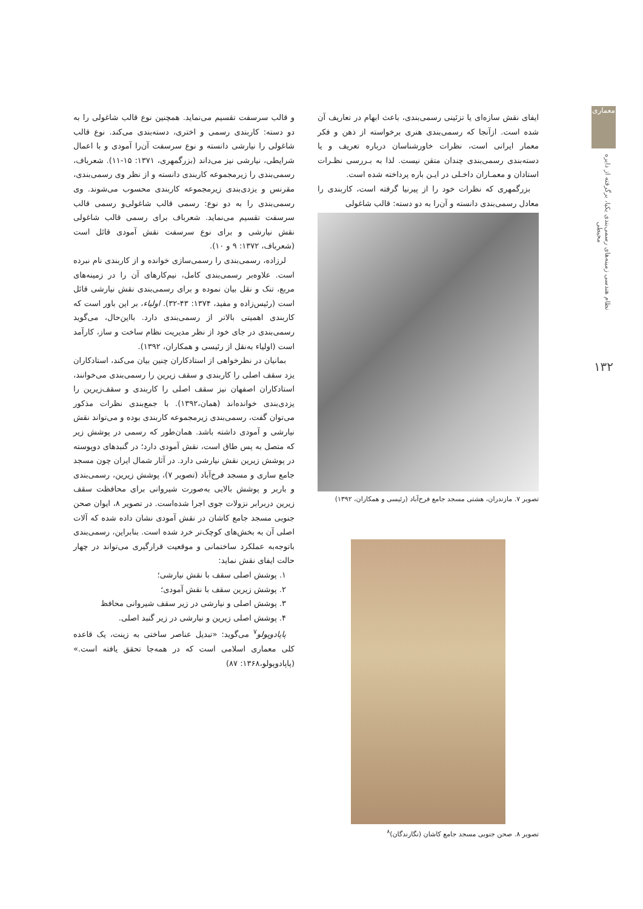معماری
نظام هندسی زمینه‌های رسمی‌بندی یکپا، برگرفته از دایره محیطی
۱۳۲
ایفای نقش سازه‌ای یا تزئینی رسمی‌بندی، باعث ابهام در تعاریف آن شده است. ازآنجا که رسمی‌بندی هنری برخواسته از ذهن و فکر معمار ایرانی است، نظرات خاورشناسان درباره تعریف و یا دسته‌بندی رسمی‌بندی چندان متقن نیست. لذا به بـررسی نظـرات استادان و معمـاران داخـلی در ایـن باره پرداخته شده است.
بزرگمهری که نظرات خود را از پیرنیا گرفته است، کاربندی را معادل رسمی‌بندی دانسته و آن‌را به دو دسته: قالب شاغولی
تصویر ۷. مازندران، هشتی مسجد جامع فرح‌آباد (رئیسی و همکاران، ۱۳۹۲)
تصویر ۸. صحن جنوبی مسجد جامع کاشان (نگارندگان)<sup>۸</sup>
و قالب سرسفت تقسیم می‌نماید. همچنین نوع قالب شاغولی را به دو دسته: کاربندی رسمی و اختری، دسته‌بندی می‌کند. نوع قالب شاغولی را نیارشی دانسته و نوع سرسفت آن‌را آمودی و با اعمال شرایطی، نیارشی نیز می‌داند (بزرگمهری، ۱۳۷۱: ۱۵-۱۱). شعرباف، رسمی‌بندی را زیرمجموعه کاربندی دانسته و از نظر وی رسمی‌بندی، مقرنس و یزدی‌بندی زیرمجموعه کاربندی محسوب می‌شوند. وی رسمی‌بندی را به دو نوع: رسمی قالب شاغولی‌و رسمی قالب سرسفت تقسیم می‌نماید. شعرباف برای رسمی قالب شاغولی نقش نیارشی و برای نوع سرسفت نقش آمودی قائل است (شعرباف، ۱۳۷۲: ۹ و ۱۰).
لرزاده، رسمی‌بندی را رسمی‌سازی خوانده و از کاربندی نام نبرده است. علاوه‌بر رسمی‌بندی کامل، نیم‌کارهای آن را در زمینه‌های مربع، تنک و نقل بیان نموده و برای رسمی‌بندی نقش نیارشی قائل است (رئیس‌زاده و مفید، ۱۳۷۴: ۴۳-۳۲). اولیاء، بر این باور است که کاربندی اهمیتی بالاتر از رسمی‌بندی دارد. بااین‌حال، می‌گوید رسمی‌بندی در جای خود از نظر مدیریت نظام ساخت و ساز، کارآمد است (اولیاء به‌نقل از رئیسی و همکاران، ۱۳۹۲).
بمانیان در نظرخواهی از استادکاران چنین بیان می‌کند، استادکاران یزد سقف اصلی را کاربندی و سقف زیرین را رسمی‌بندی می‌خوانند، استادکاران اصفهان نیز سقف اصلی را کاربندی و سقف‌زیرین را یزدی‌بندی خوانده‌اند (همان،۱۳۹۲). با جمع‌بندی نظرات مذکور می‌توان گفت، رسمی‌بندی زیرمجموعه کاربندی بوده و می‌تواند نقش نیارشی و آمودی داشته باشد. همان‌طور که رسمی در پوشش زیر که متصل به پس طاق است، نقش آمودی دارد؛ در گنبدهای دوپوسته در پوشش زیرین نقش نیارشی دارد. در آثار شمال ایران چون مسجد جامع ساری و مسجد فرخ‌آباد (تصویر ۷)، پوشش زیرین، رسمی‌بندی و باربر و پوشش بالایی به‌صورت شیروانی برای محافظت سقف زیرین دربرابر نزولات جوی اجرا شده‌است. در تصویر ۸، ایوان صحن جنوبی مسجد جامع کاشان در نقش آمودی نشان داده شده که آلات اصلی آن به بخش‌های کوچک‌تر خرد شده است. بنابراین، رسمی‌بندی باتوجه‌به عملکرد ساختمانی و موقعیت قرارگیری می‌تواند در چهار حالت ایفای نقش نماید:
۱. پوشش اصلی سقف با نقش نیارشی؛
۲. پوشش زیرین سقف با نقش آمودی؛
۳. پوشش اصلی و نیارشی در زیر سقف شیروانی محافظ
۴. پوشش اصلی زیرین و نیارشی در زیر گنبد اصلی.
پاپادوپولو<sup>۷</sup> می‌گوید: «تبدیل عناصر ساختی به زینت، یک قاعده کلی معماری اسلامی است که در همه‌جا تحقق یافته است.» (پاپادوپولو،۱۳۶۸: ۸۷)